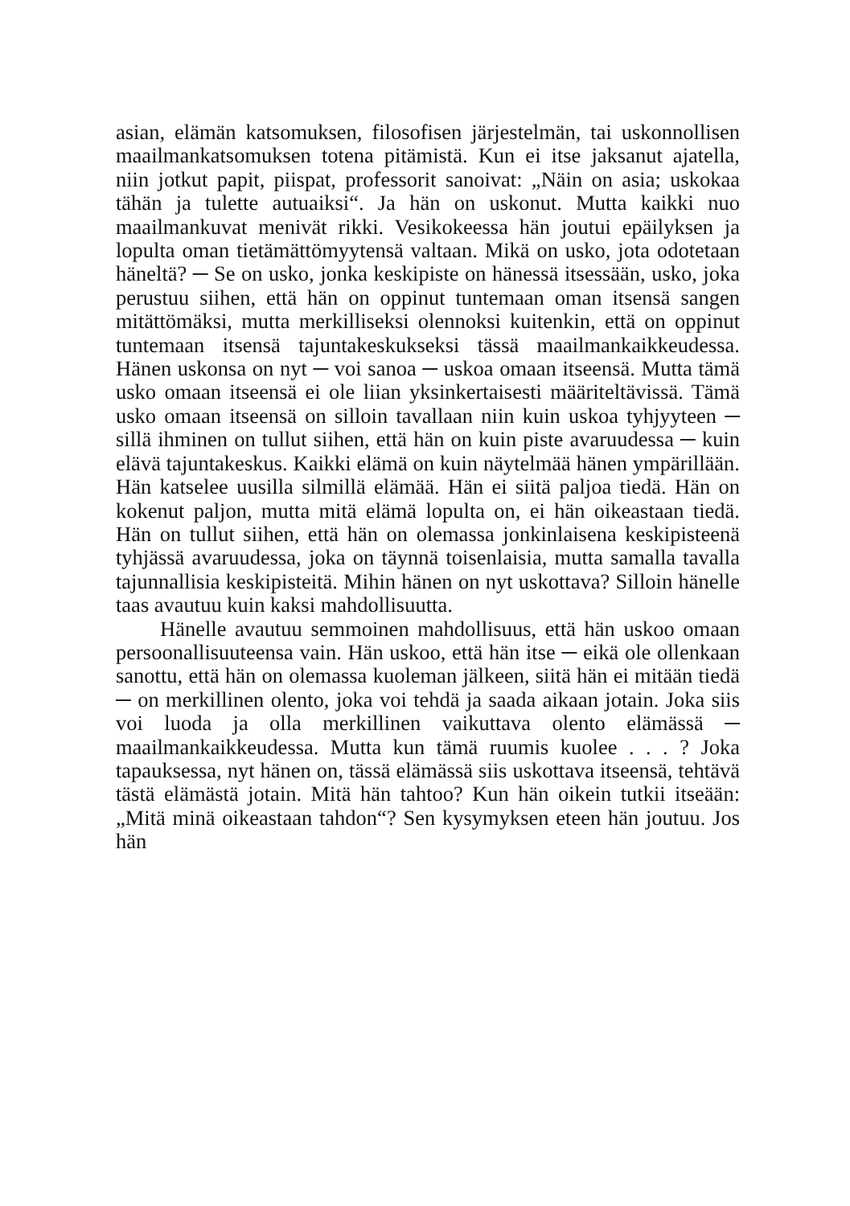asian, elämän katsomuksen, filosofisen järjestelmän, tai uskonnollisen maailmankatsomuksen totena pitämistä. Kun ei itse jaksanut ajatella, niin jotkut papit, piispat, professorit sanoivat: „Näin on asia; uskokaa tähän ja tulette autuaiksi“. Ja hän on uskonut. Mutta kaikki nuo maailmankuvat menivät rikki. Vesikokeessa hän joutui epäilyksen ja lopulta oman tietämättömyytensä valtaan. Mikä on usko, jota odotetaan häneltä? ─ Se on usko, jonka keskipiste on hänessä itsessään, usko, joka perustuu siihen, että hän on oppinut tuntemaan oman itsensä sangen mitättömäksi, mutta merkilliseksi olennoksi kuitenkin, että on oppinut tuntemaan itsensä tajuntakeskukseksi tässä maailmankaikkeudessa. Hänen uskonsa on nyt ─ voi sanoa ─ uskoa omaan itseensä. Mutta tämä usko omaan itseensä ei ole liian yksinkertaisesti määriteltävissä. Tämä usko omaan itseensä on silloin tavallaan niin kuin uskoa tyhjyyteen ─ sillä ihminen on tullut siihen, että hän on kuin piste avaruudessa ─ kuin elävä tajuntakeskus. Kaikki elämä on kuin näytelmää hänen ympärillään. Hän katselee uusilla silmillä elämää. Hän ei siitä paljoa tiedä. Hän on kokenut paljon, mutta mitä elämä lopulta on, ei hän oikeastaan tiedä. Hän on tullut siihen, että hän on olemassa jonkinlaisena keskipisteenä tyhjässä avaruudessa, joka on täynnä toisenlaisia, mutta samalla tavalla tajunnallisia keskipisteitä. Mihin hänen on nyt uskottava? Silloin hänelle taas avautuu kuin kaksi mahdollisuutta.
Hänelle avautuu semmoinen mahdollisuus, että hän uskoo omaan persoonallisuuteensa vain. Hän uskoo, että hän itse ─ eikä ole ollenkaan sanottu, että hän on olemassa kuoleman jälkeen, siitä hän ei mitään tiedä ─ on merkillinen olento, joka voi tehdä ja saada aikaan jotain. Joka siis voi luoda ja olla merkillinen vaikuttava olento elämässä ─ maailmankaikkeudessa. Mutta kun tämä ruumis kuolee . . . ? Joka tapauksessa, nyt hänen on, tässä elämässä siis uskottava itseensä, tehtävä tästä elämästä jotain. Mitä hän tahtoo? Kun hän oikein tutkii itseään: „Mitä minä oikeastaan tahdon“? Sen kysymyksen eteen hän joutuu. Jos hän